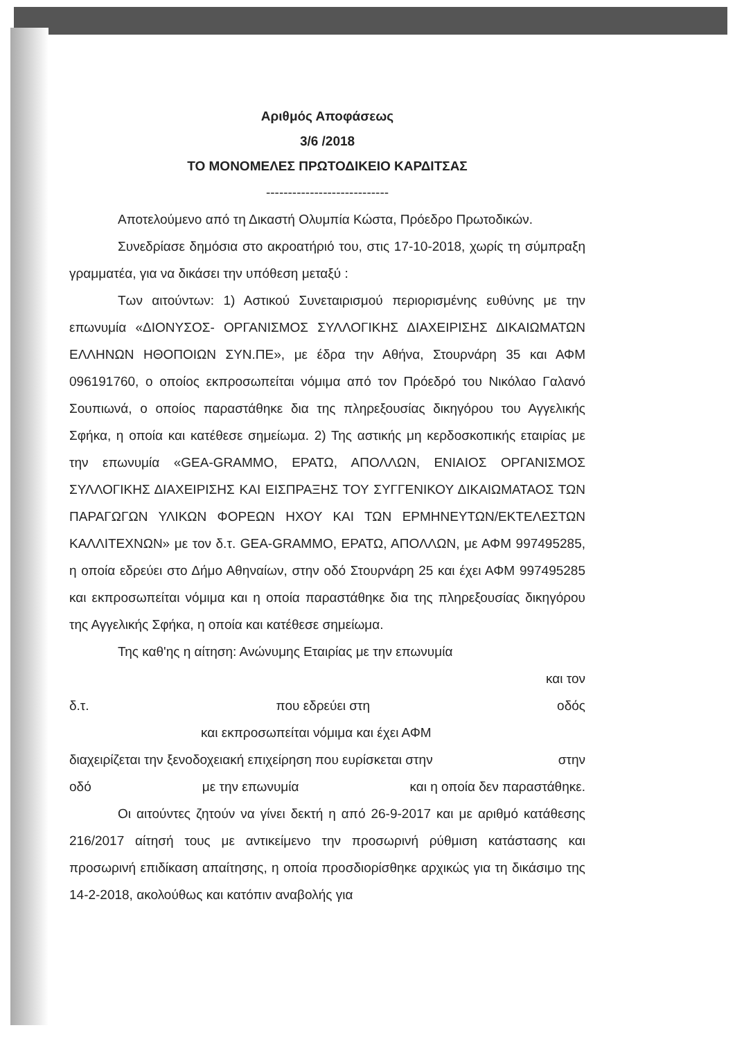Αριθμός Αποφάσεως
3/6 /2018
ΤΟ ΜΟΝΟΜΕΛΕΣ ΠΡΩΤΟΔΙΚΕΙΟ ΚΑΡΔΙΤΣΑΣ
----------------------------
Αποτελούμενο από τη Δικαστή Ολυμπία Κώστα, Πρόεδρο Πρωτοδικών.
Συνεδρίασε δημόσια στο ακροατήριό του, στις 17-10-2018, χωρίς τη σύμπραξη γραμματέα, για να δικάσει την υπόθεση μεταξύ :
Των αιτούντων: 1) Αστικού Συνεταιρισμού περιορισμένης ευθύνης με την επωνυμία «ΔΙΟΝΥΣΟΣ- ΟΡΓΑΝΙΣΜΟΣ ΣΥΛΛΟΓΙΚΗΣ ΔΙΑΧΕΙΡΙΣΗΣ ΔΙΚΑΙΩΜΑΤΩΝ ΕΛΛΗΝΩΝ ΗΘΟΠΟΙΩΝ ΣΥΝ.ΠΕ», με έδρα την Αθήνα, Στουρνάρη 35 και ΑΦΜ 096191760, ο οποίος εκπροσωπείται νόμιμα από τον Πρόεδρό του Νικόλαο Γαλανό Σουπιωνά, ο οποίος παραστάθηκε δια της πληρεξουσίας δικηγόρου του Αγγελικής Σφήκα, η οποία και κατέθεσε σημείωμα. 2) Της αστικής μη κερδοσκοπικής εταιρίας με την επωνυμία «GEA-GRAMMO, ΕΡΑΤΩ, ΑΠΟΛΛΩΝ, ΕΝΙΑΙΟΣ ΟΡΓΑΝΙΣΜΟΣ ΣΥΛΛΟΓΙΚΗΣ ΔΙΑΧΕΙΡΙΣΗΣ ΚΑΙ ΕΙΣΠΡΑΞΗΣ ΤΟΥ ΣΥΓΓΕΝΙΚΟΥ ΔΙΚΑΙΩΜΑΤΑΟΣ ΤΩΝ ΠΑΡΑΓΩΓΩΝ ΥΛΙΚΩΝ ΦΟΡΕΩΝ ΗΧΟΥ ΚΑΙ ΤΩΝ ΕΡΜΗΝΕΥΤΩΝ/ΕΚΤΕΛΕΣΤΩΝ ΚΑΛΛΙΤΕΧΝΩΝ» με τον δ.τ. GEA-GRAMMO, ΕΡΑΤΩ, ΑΠΟΛΛΩΝ, με ΑΦΜ 997495285, η οποία εδρεύει στο Δήμο Αθηναίων, στην οδό Στουρνάρη 25 και έχει ΑΦΜ 997495285 και εκπροσωπείται νόμιμα και η οποία παραστάθηκε δια της πληρεξουσίας δικηγόρου της Αγγελικής Σφήκα, η οποία και κατέθεσε σημείωμα.
Της καθ'ης η αίτηση: Ανώνυμης Εταιρίας με την επωνυμία
και τον
δ.τ. που εδρεύει στη οδός
και εκπροσωπείται νόμιμα και έχει ΑΦΜ
διαχειρίζεται την ξενοδοχειακή επιχείρηση που ευρίσκεται στην στην
οδό με την επωνυμία και η οποία δεν παραστάθηκε.
Οι αιτούντες ζητούν να γίνει δεκτή η από 26-9-2017 και με αριθμό κατάθεσης 216/2017 αίτησή τους με αντικείμενο την προσωρινή ρύθμιση κατάστασης και προσωρινή επιδίκαση απαίτησης, η οποία προσδιορίσθηκε αρχικώς για τη δικάσιμο της 14-2-2018, ακολούθως και κατόπιν αναβολής για